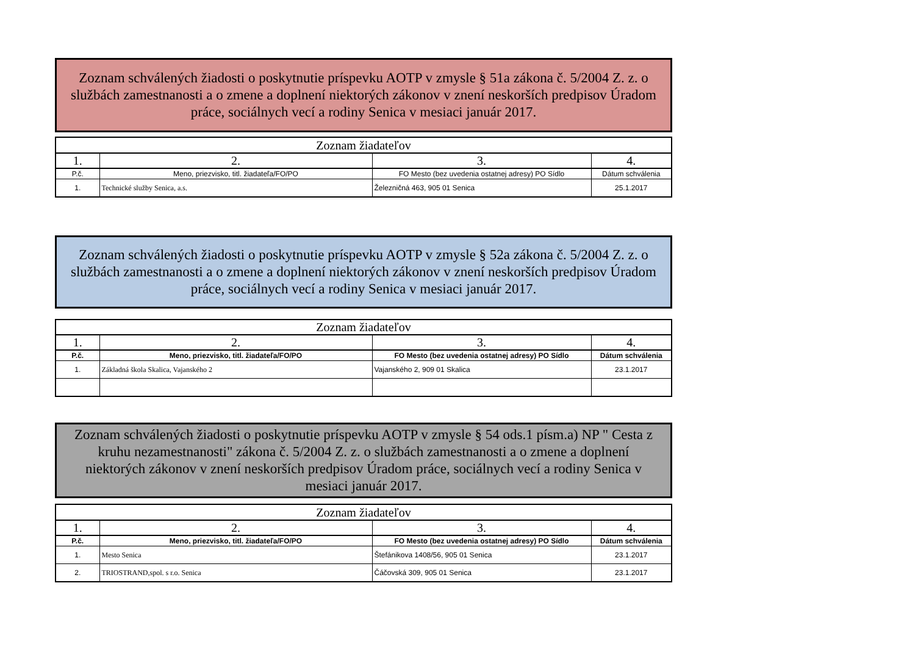Zoznam schválených žiadosti o poskytnutie príspevku AOTP v zmysle § 51a zákona č. 5/2004 Z. z. o službách zamestnanosti a o zmene a doplnení niektorých zákonov v znení neskorších predpisov Úradom práce, sociálnych vecí a rodiny Senica v mesiaci január 2017.
| Zoznam žiadateľov | | | |
| 1. | 2. | 3. | 4. |
| P.č. | Meno, priezvisko, titl. žiadateľa/FO/PO | FO Mesto (bez uvedenia ostatnej adresy) PO Sídlo | Dátum schválenia |
| 1. | Technické služby Senica, a.s. | Železničná 463, 905 01 Senica | 25.1.2017 |
Zoznam schválených žiadosti o poskytnutie príspevku AOTP v zmysle § 52a zákona č. 5/2004 Z. z. o službách zamestnanosti a o zmene a doplnení niektorých zákonov v znení neskorších predpisov Úradom práce, sociálnych vecí a rodiny Senica v mesiaci január 2017.
| Zoznam žiadateľov | | | |
| 1. | 2. | 3. | 4. |
| P.č. | Meno, priezvisko, titl. žiadateľa/FO/PO | FO Mesto (bez uvedenia ostatnej adresy) PO Sídlo | Dátum schválenia |
| 1. | Základná škola Skalica, Vajanského 2 | Vajanského 2, 909 01 Skalica | 23.1.2017 |
Zoznam schválených žiadosti o poskytnutie príspevku AOTP v zmysle § 54 ods.1 písm.a) NP " Cesta z kruhu nezamestnanosti" zákona č. 5/2004 Z. z. o službách zamestnanosti a o zmene a doplnení niektorých zákonov v znení neskorších predpisov Úradom práce, sociálnych vecí a rodiny Senica v mesiaci január 2017.
| Zoznam žiadateľov | | | |
| 1. | 2. | 3. | 4. |
| P.č. | Meno, priezvisko, titl. žiadateľa/FO/PO | FO Mesto (bez uvedenia ostatnej adresy) PO Sídlo | Dátum schválenia |
| 1. | Mesto Senica | Štefánikova 1408/56, 905 01 Senica | 23.1.2017 |
| 2. | TRIOSTRAND,spol. s r.o. Senica | Čáčovská 309, 905 01 Senica | 23.1.2017 |